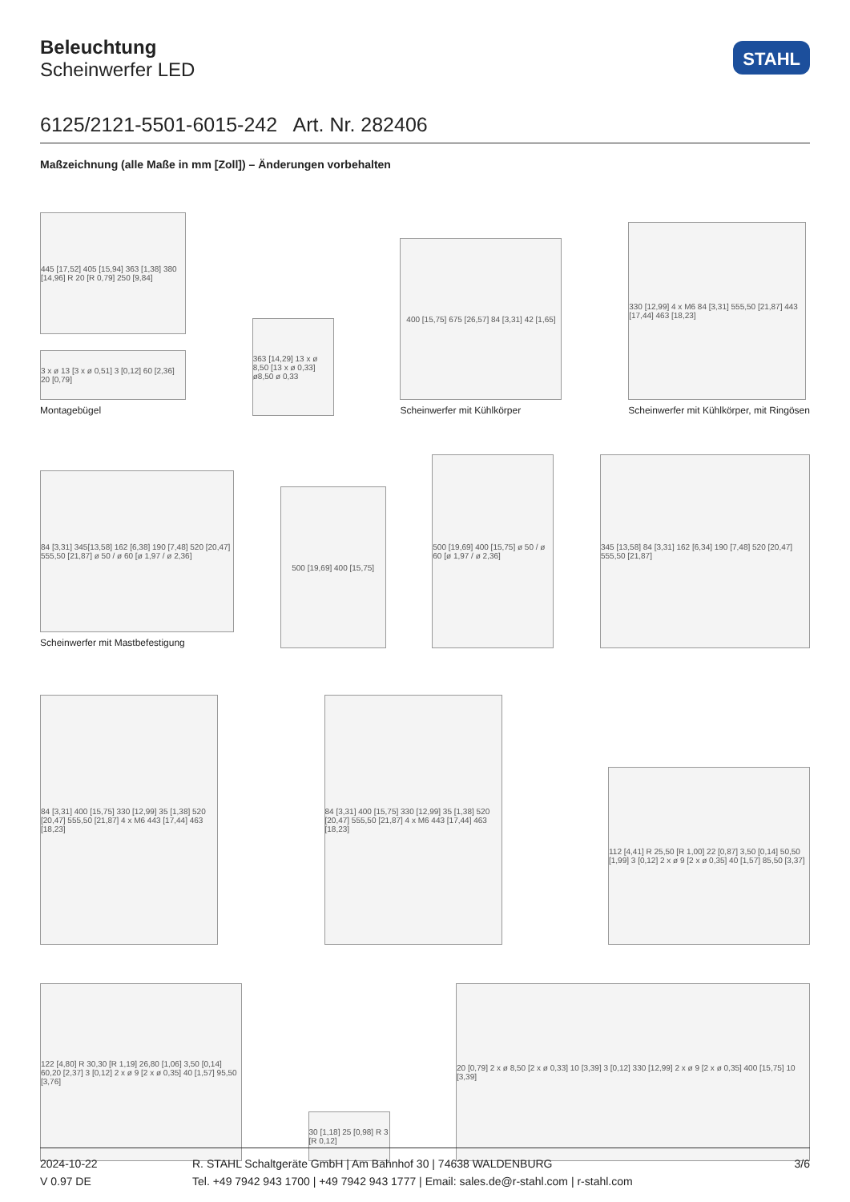Beleuchtung
Scheinwerfer LED
STAHL
6125/2121-5501-6015-242 Art. Nr. 282406
Maßzeichnung (alle Maße in mm [Zoll]) – Änderungen vorbehalten
445 [17,52] 405 [15,94] 363 [1,38] 380 [14,96] R 20 [R 0,79] 250 [9,84]
3 x ø 13 [3 x ø 0,51] 3 [0,12] 60 [2,36] 20 [0,79]
Montagebügel
363 [14,29] 13 x ø 8,50 [13 x ø 0,33] ø8,50 ø 0,33
400 [15,75] 675 [26,57] 84 [3,31] 42 [1,65]
Scheinwerfer mit Kühlkörper
330 [12,99] 4 x M6 84 [3,31] 555,50 [21,87] 443 [17,44] 463 [18,23]
Scheinwerfer mit Kühlkörper, mit Ringösen
84 [3,31] 345[13,58] 162 [6,38] 190 [7,48] 520 [20,47] 555,50 [21,87] ø 50 / ø 60 [ø 1,97 / ø 2,36]
Scheinwerfer mit Mastbefestigung
500 [19,69] 400 [15,75]
500 [19,69] 400 [15,75] ø 50 / ø 60 [ø 1,97 / ø 2,36]
345 [13,58] 84 [3,31] 162 [6,34] 190 [7,48] 520 [20,47] 555,50 [21,87]
84 [3,31] 400 [15,75] 330 [12,99] 35 [1,38] 520 [20,47] 555,50 [21,87] 4 x M6 443 [17,44] 463 [18,23]
84 [3,31] 400 [15,75] 330 [12,99] 35 [1,38] 520 [20,47] 555,50 [21,87] 4 x M6 443 [17,44] 463 [18,23]
112 [4,41] R 25,50 [R 1,00] 22 [0,87] 3,50 [0,14] 50,50 [1,99] 3 [0,12] 2 x ø 9 [2 x ø 0,35] 40 [1,57] 85,50 [3,37]
122 [4,80] R 30,30 [R 1,19] 26,80 [1,06] 3,50 [0,14] 60,20 [2,37] 3 [0,12] 2 x ø 9 [2 x ø 0,35] 40 [1,57] 95,50 [3,76]
30 [1,18] 25 [0,98] R 3 [R 0,12]
20 [0,79] 2 x ø 8,50 [2 x ø 0,33] 10 [3,39] 3 [0,12] 330 [12,99] 2 x ø 9 [2 x ø 0,35] 400 [15,75] 10 [3,39]
2024-10-22
V 0.97 DE
R. STAHL Schaltgeräte GmbH | Am Bahnhof 30 | 74638 WALDENBURG
Tel. +49 7942 943 1700 | +49 7942 943 1777 | Email: sales.de@r-stahl.com | r-stahl.com
3/6